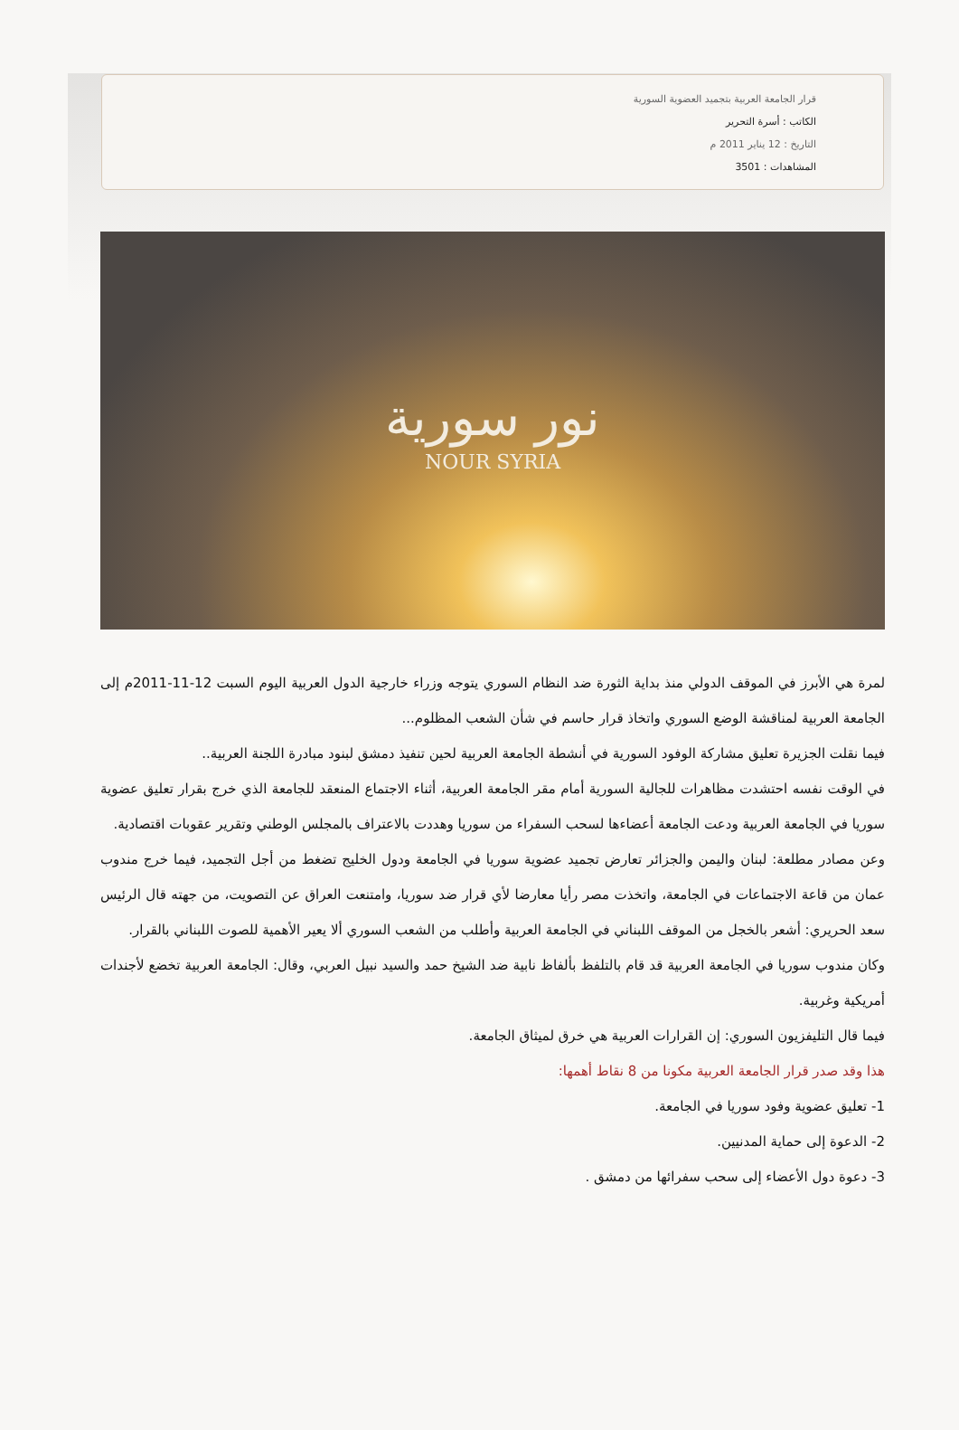قرار الجامعة العربية بتجميد العضوية السورية
الكاتب : أسرة التحرير
التاريخ : 12 يناير 2011 م
المشاهدات : 3501
نور سورية
NOUR SYRIA
لمرة هي الأبرز في الموقف الدولي منذ بداية الثورة ضد النظام السوري يتوجه وزراء خارجية الدول العربية اليوم السبت 12-11-2011م إلى الجامعة العربية لمناقشة الوضع السوري واتخاذ قرار حاسم في شأن الشعب المظلوم...
فيما نقلت الجزيرة تعليق مشاركة الوفود السورية في أنشطة الجامعة العربية لحين تنفيذ دمشق لبنود مبادرة اللجنة العربية..
في الوقت نفسه احتشدت مظاهرات للجالية السورية أمام مقر الجامعة العربية، أثناء الاجتماع المنعقد للجامعة الذي خرج بقرار تعليق عضوية سوريا في الجامعة العربية ودعت الجامعة أعضاءها لسحب السفراء من سوريا وهددت بالاعتراف بالمجلس الوطني وتقرير عقوبات اقتصادية.
وعن مصادر مطلعة: لبنان واليمن والجزائر تعارض تجميد عضوية سوريا في الجامعة ودول الخليج تضغط من أجل التجميد، فيما خرج مندوب عمان من قاعة الاجتماعات في الجامعة، واتخذت مصر رأيا معارضا لأي قرار ضد سوريا، وامتنعت العراق عن التصويت، من جهته قال الرئيس سعد الحريري: أشعر بالخجل من الموقف اللبناني في الجامعة العربية وأطلب من الشعب السوري ألا يعير الأهمية للصوت اللبناني بالقرار.
وكان مندوب سوريا في الجامعة العربية قد قام بالتلفظ بألفاظ نابية ضد الشيخ حمد والسيد نبيل العربي، وقال: الجامعة العربية تخضع لأجندات أمريكية وغربية.
فيما قال التليفزيون السوري: إن القرارات العربية هي خرق لميثاق الجامعة.
هذا وقد صدر قرار الجامعة العربية مكونا من 8 نقاط أهمها:
1- تعليق عضوية وفود سوريا في الجامعة.
2- الدعوة إلى حماية المدنيين.
3- دعوة دول الأعضاء إلى سحب سفرائها من دمشق .